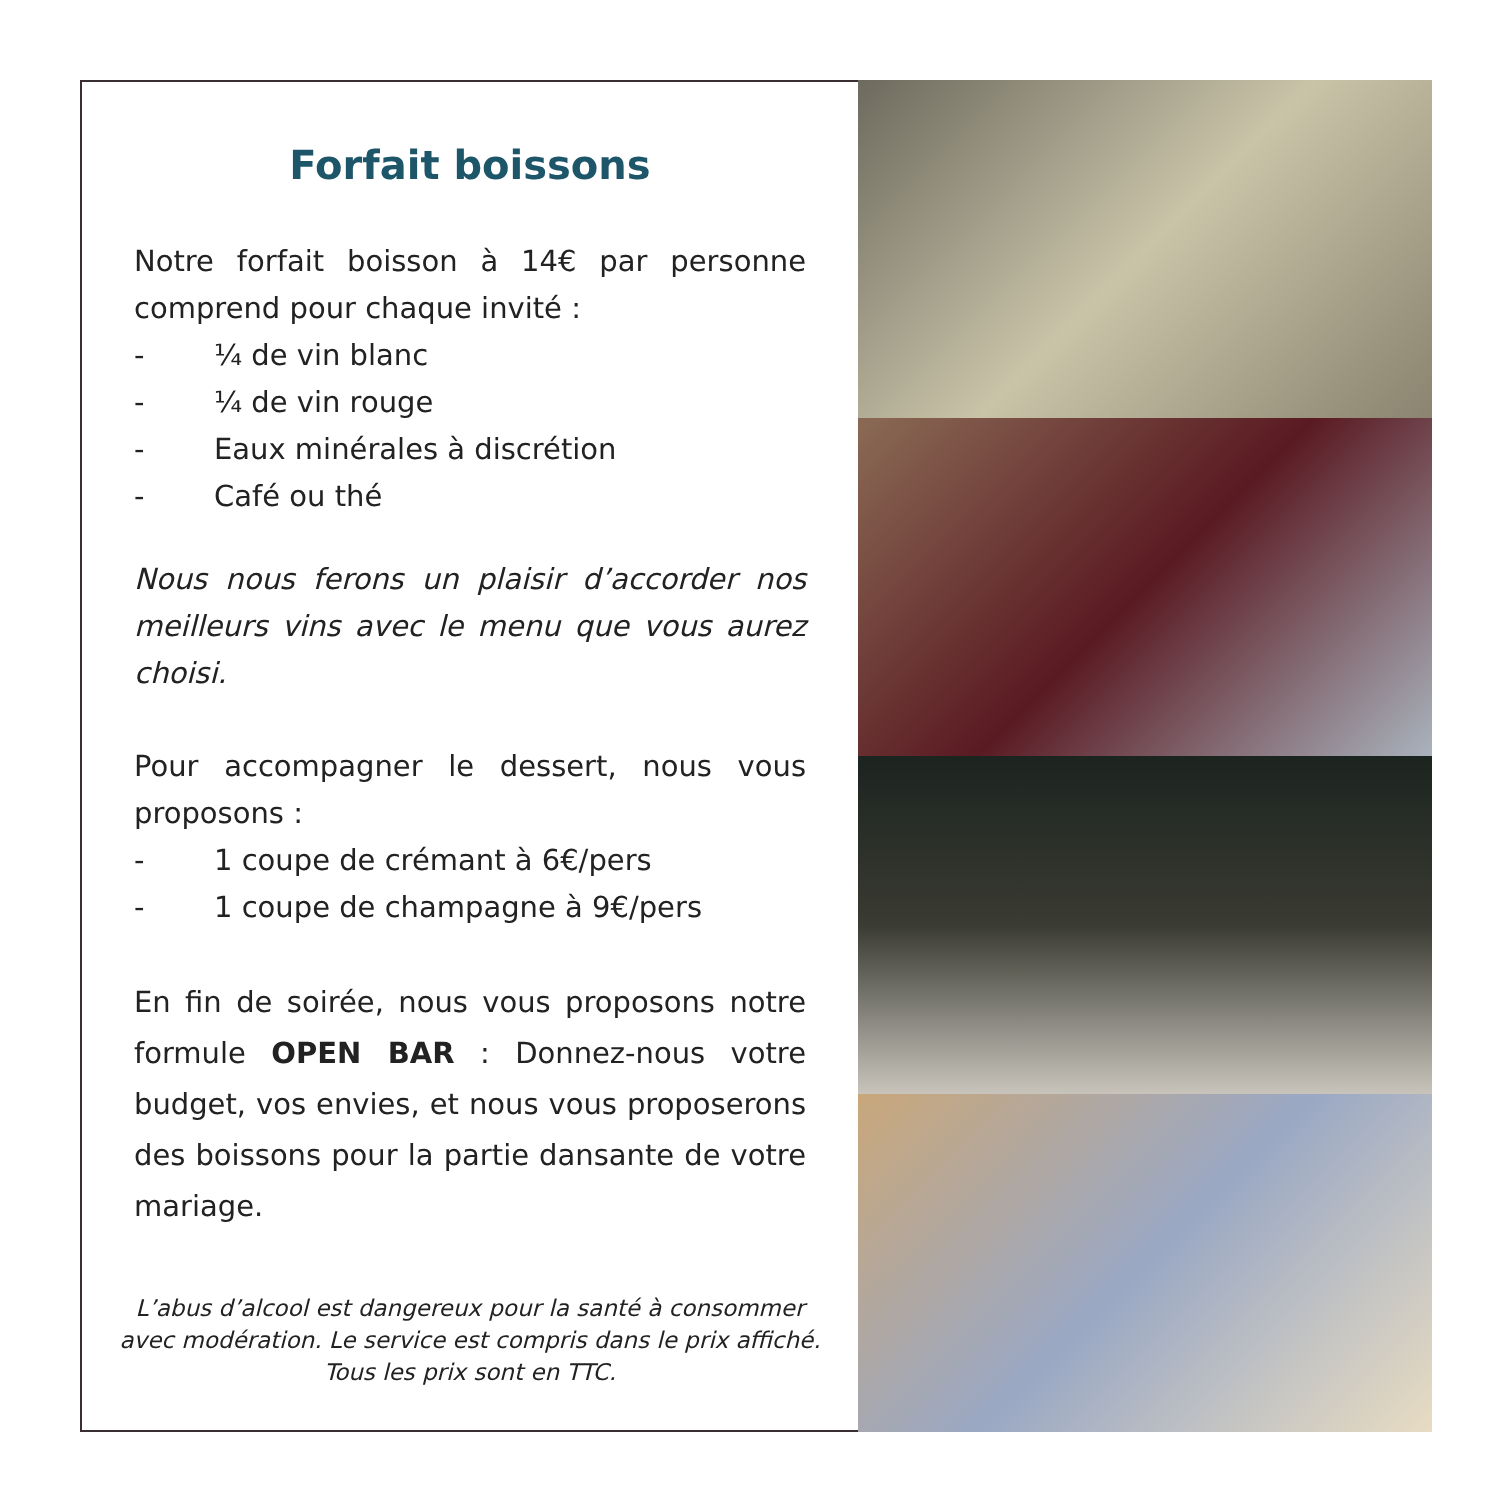Forfait boissons
Notre forfait boisson à 14€ par personne comprend pour chaque invité :
- ¼ de vin blanc
- ¼ de vin rouge
- Eaux minérales à discrétion
- Café ou thé
Nous nous ferons un plaisir d’accorder nos meilleurs vins avec le menu que vous aurez choisi.
Pour accompagner le dessert, nous vous proposons :
- 1 coupe de crémant à 6€/pers
- 1 coupe de champagne à 9€/pers
En fin de soirée, nous vous proposons notre formule OPEN BAR : Donnez-nous votre budget, vos envies, et nous vous proposerons des boissons pour la partie dansante de votre mariage.
L’abus d’alcool est dangereux pour la santé à consommer avec modération. Le service est compris dans le prix affiché. Tous les prix sont en TTC.